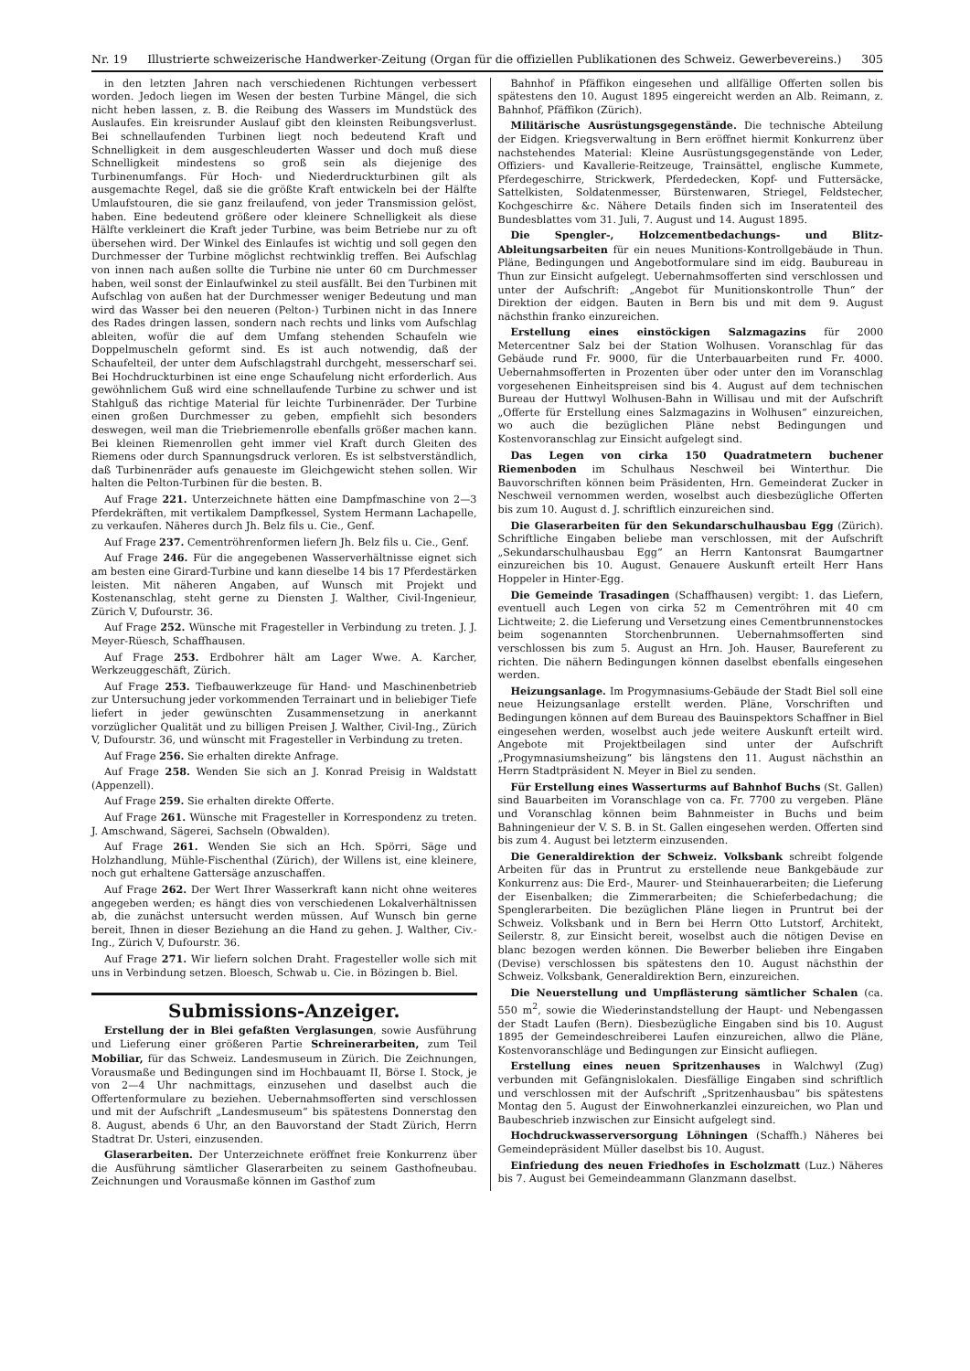Nr. 19 Illustrierte schweizerische Handwerker-Zeitung (Organ für die offiziellen Publikationen des Schweiz. Gewerbevereins.) 305
in den letzten Jahren nach verschiedenen Richtungen verbessert worden. Jedoch liegen im Wesen der besten Turbine Mängel, die sich nicht heben lassen, z. B. die Reibung des Wassers im Mundstück des Auslaufes. Ein kreisrunder Auslauf gibt den kleinsten Reibungsverlust. Bei schnellaufenden Turbinen liegt noch bedeutend Kraft und Schnelligkeit in dem ausgeschleuderten Wasser und doch muß diese Schnelligkeit mindestens so groß sein als diejenige des Turbinenumfangs. Für Hoch- und Niederdruckturbinen gilt als ausgemachte Regel, daß sie die größte Kraft entwickeln bei der Hälfte Umlaufstouren, die sie ganz freilaufend, von jeder Transmission gelöst, haben. Eine bedeutend größere oder kleinere Schnelligkeit als diese Hälfte verkleinert die Kraft jeder Turbine, was beim Betriebe nur zu oft übersehen wird. Der Winkel des Einlaufes ist wichtig und soll gegen den Durchmesser der Turbine möglichst rechtwinklig treffen. Bei Aufschlag von innen nach außen sollte die Turbine nie unter 60 cm Durchmesser haben, weil sonst der Einlaufwinkel zu steil ausfällt. Bei den Turbinen mit Aufschlag von außen hat der Durchmesser weniger Bedeutung und man wird das Wasser bei den neueren (Pelton-) Turbinen nicht in das Innere des Rades dringen lassen, sondern nach rechts und links vom Aufschlag ableiten, wofür die auf dem Umfang stehenden Schaufeln wie Doppelmuscheln geformt sind. Es ist auch notwendig, daß der Schaufelteil, der unter dem Aufschlagstrahl durchgeht, messerscharf sei. Bei Hochdruckturbinen ist eine enge Schaufelung nicht erforderlich. Aus gewöhnlichem Guß wird eine schnellaufende Turbine zu schwer und ist Stahlguß das richtige Material für leichte Turbinenräder. Der Turbine einen großen Durchmesser zu geben, empfiehlt sich besonders deswegen, weil man die Triebriemenrolle ebenfalls größer machen kann. Bei kleinen Riemenrollen geht immer viel Kraft durch Gleiten des Riemens oder durch Spannungsdruck verloren. Es ist selbstverständlich, daß Turbinenräder aufs genaueste im Gleichgewicht stehen sollen. Wir halten die Pelton-Turbinen für die besten. B.
Auf Frage 221. Unterzeichnete hätten eine Dampfmaschine von 2—3 Pferdekräften, mit vertikalem Dampfkessel, System Hermann Lachapelle, zu verkaufen. Näheres durch Jh. Belz fils u. Cie., Genf.
Auf Frage 237. Cementröhrenformen liefern Jh. Belz fils u. Cie., Genf.
Auf Frage 246. Für die angegebenen Wasserverhältnisse eignet sich am besten eine Girard-Turbine und kann dieselbe 14 bis 17 Pferdestärken leisten. Mit näheren Angaben, auf Wunsch mit Projekt und Kostenanschlag, steht gerne zu Diensten J. Walther, Civil-Ingenieur, Zürich V, Dufourstr. 36.
Auf Frage 252. Wünsche mit Fragesteller in Verbindung zu treten. J. J. Meyer-Rüesch, Schaffhausen.
Auf Frage 253. Erdbohrer hält am Lager Wwe. A. Karcher, Werkzeuggeschäft, Zürich.
Auf Frage 253. Tiefbauwerkzeuge für Hand- und Maschinenbetrieb zur Untersuchung jeder vorkommenden Terrainart und in beliebiger Tiefe liefert in jeder gewünschten Zusammensetzung in anerkannt vorzüglicher Qualität und zu billigen Preisen J. Walther, Civil-Ing., Zürich V, Dufourstr. 36, und wünscht mit Fragesteller in Verbindung zu treten.
Auf Frage 256. Sie erhalten direkte Anfrage.
Auf Frage 258. Wenden Sie sich an J. Konrad Preisig in Waldstatt (Appenzell).
Auf Frage 259. Sie erhalten direkte Offerte.
Auf Frage 261. Wünsche mit Fragesteller in Korrespondenz zu treten. J. Amschwand, Sägerei, Sachseln (Obwalden).
Auf Frage 261. Wenden Sie sich an Hch. Spörri, Säge und Holzhandlung, Mühle-Fischenthal (Zürich), der Willens ist, eine kleinere, noch gut erhaltene Gattersäge anzuschaffen.
Auf Frage 262. Der Wert Ihrer Wasserkraft kann nicht ohne weiteres angegeben werden; es hängt dies von verschiedenen Lokalverhältnissen ab, die zunächst untersucht werden müssen. Auf Wunsch bin gerne bereit, Ihnen in dieser Beziehung an die Hand zu gehen. J. Walther, Civ.-Ing., Zürich V, Dufourstr. 36.
Auf Frage 271. Wir liefern solchen Draht. Fragesteller wolle sich mit uns in Verbindung setzen. Bloesch, Schwab u. Cie. in Bözingen b. Biel.
Submissions-Anzeiger.
Erstellung der in Blei gefaßten Verglasungen, sowie Ausführung und Lieferung einer größeren Partie Schreinerarbeiten, zum Teil Mobiliar, für das Schweiz. Landesmuseum in Zürich. Die Zeichnungen, Vorausmaße und Bedingungen sind im Hochbauamt II, Börse I. Stock, je von 2—4 Uhr nachmittags, einzusehen und daselbst auch die Offertenformulare zu beziehen. Uebernahmsofferten sind verschlossen und mit der Aufschrift „Landesmuseum“ bis spätestens Donnerstag den 8. August, abends 6 Uhr, an den Bauvorstand der Stadt Zürich, Herrn Stadtrat Dr. Usteri, einzusenden.
Glaserarbeiten. Der Unterzeichnete eröffnet freie Konkurrenz über die Ausführung sämtlicher Glaserarbeiten zu seinem Gasthofneubau. Zeichnungen und Vorausmaße können im Gasthof zum
Bahnhof in Pfäffikon eingesehen und allfällige Offerten sollen bis spätestens den 10. August 1895 eingereicht werden an Alb. Reimann, z. Bahnhof, Pfäffikon (Zürich).
Militärische Ausrüstungsgegenstände. Die technische Abteilung der Eidgen. Kriegsverwaltung in Bern eröffnet hiermit Konkurrenz über nachstehendes Material: Kleine Ausrüstungsgegenstände von Leder, Offiziers- und Kavallerie-Reitzeuge, Trainsättel, englische Kummete, Pferdegeschirre, Strickwerk, Pferdedecken, Kopf- und Futtersäcke, Sattelkisten, Soldatenmesser, Bürstenwaren, Striegel, Feldstecher, Kochgeschirre &c. Nähere Details finden sich im Inseratenteil des Bundesblattes vom 31. Juli, 7. August und 14. August 1895.
Die Spengler-, Holzcementbedachungs- und Blitz-Ableitungsarbeiten für ein neues Munitions-Kontrollgebäude in Thun. Pläne, Bedingungen und Angebotformulare sind im eidg. Baubureau in Thun zur Einsicht aufgelegt. Uebernahmsofferten sind verschlossen und unter der Aufschrift: „Angebot für Munitionskontrolle Thun“ der Direktion der eidgen. Bauten in Bern bis und mit dem 9. August nächsthin franko einzureichen.
Erstellung eines einstöckigen Salzmagazins für 2000 Metercentner Salz bei der Station Wolhusen. Voranschlag für das Gebäude rund Fr. 9000, für die Unterbauarbeiten rund Fr. 4000. Uebernahmsofferten in Prozenten über oder unter den im Voranschlag vorgesehenen Einheitspreisen sind bis 4. August auf dem technischen Bureau der Huttwyl Wolhusen-Bahn in Willisau und mit der Aufschrift „Offerte für Erstellung eines Salzmagazins in Wolhusen“ einzureichen, wo auch die bezüglichen Pläne nebst Bedingungen und Kostenvoranschlag zur Einsicht aufgelegt sind.
Das Legen von cirka 150 Quadratmetern buchener Riemenboden im Schulhaus Neschweil bei Winterthur. Die Bauvorschriften können beim Präsidenten, Hrn. Gemeinderat Zucker in Neschweil vernommen werden, woselbst auch diesbezügliche Offerten bis zum 10. August d. J. schriftlich einzureichen sind.
Die Glaserarbeiten für den Sekundarschulhausbau Egg (Zürich). Schriftliche Eingaben beliebe man verschlossen, mit der Aufschrift „Sekundarschulhausbau Egg“ an Herrn Kantonsrat Baumgartner einzureichen bis 10. August. Genauere Auskunft erteilt Herr Hans Hoppeler in Hinter-Egg.
Die Gemeinde Trasadingen (Schaffhausen) vergibt: 1. das Liefern, eventuell auch Legen von cirka 52 m Cementröhren mit 40 cm Lichtweite; 2. die Lieferung und Versetzung eines Cementbrunnenstockes beim sogenannten Storchenbrunnen. Uebernahmsofferten sind verschlossen bis zum 5. August an Hrn. Joh. Hauser, Baureferent zu richten. Die nähern Bedingungen können daselbst ebenfalls eingesehen werden.
Heizungsanlage. Im Progymnasiums-Gebäude der Stadt Biel soll eine neue Heizungsanlage erstellt werden. Pläne, Vorschriften und Bedingungen können auf dem Bureau des Bauinspektors Schaffner in Biel eingesehen werden, woselbst auch jede weitere Auskunft erteilt wird. Angebote mit Projektbeilagen sind unter der Aufschrift „Progymnasiumsheizung“ bis längstens den 11. August nächsthin an Herrn Stadtpräsident N. Meyer in Biel zu senden.
Für Erstellung eines Wasserturms auf Bahnhof Buchs (St. Gallen) sind Bauarbeiten im Voranschlage von ca. Fr. 7700 zu vergeben. Pläne und Voranschlag können beim Bahnmeister in Buchs und beim Bahningenieur der V. S. B. in St. Gallen eingesehen werden. Offerten sind bis zum 4. August bei letzterm einzusenden.
Die Generaldirektion der Schweiz. Volksbank schreibt folgende Arbeiten für das in Pruntrut zu erstellende neue Bankgebäude zur Konkurrenz aus: Die Erd-, Maurer- und Steinhauerarbeiten; die Lieferung der Eisenbalken; die Zimmerarbeiten; die Schieferbedachung; die Spenglerarbeiten. Die bezüglichen Pläne liegen in Pruntrut bei der Schweiz. Volksbank und in Bern bei Herrn Otto Lutstorf, Architekt, Seilerstr. 8, zur Einsicht bereit, woselbst auch die nötigen Devise en blanc bezogen werden können. Die Bewerber belieben ihre Eingaben (Devise) verschlossen bis spätestens den 10. August nächsthin der Schweiz. Volksbank, Generaldirektion Bern, einzureichen.
Die Neuerstellung und Umpflästerung sämtlicher Schalen (ca. 550 m<sup>2</sup>, sowie die Wiederinstandstellung der Haupt- und Nebengassen der Stadt Laufen (Bern). Diesbezügliche Eingaben sind bis 10. August 1895 der Gemeindeschreiberei Laufen einzureichen, allwo die Pläne, Kostenvoranschläge und Bedingungen zur Einsicht aufliegen.
Erstellung eines neuen Spritzenhauses in Walchwyl (Zug) verbunden mit Gefängnislokalen. Diesfällige Eingaben sind schriftlich und verschlossen mit der Aufschrift „Spritzenhausbau“ bis spätestens Montag den 5. August der Einwohnerkanzlei einzureichen, wo Plan und Baubeschrieb inzwischen zur Einsicht aufgelegt sind.
Hochdruckwasserversorgung Löhningen (Schaffh.) Näheres bei Gemeindepräsident Müller daselbst bis 10. August.
Einfriedung des neuen Friedhofes in Escholzmatt (Luz.) Näheres bis 7. August bei Gemeindeammann Glanzmann daselbst.